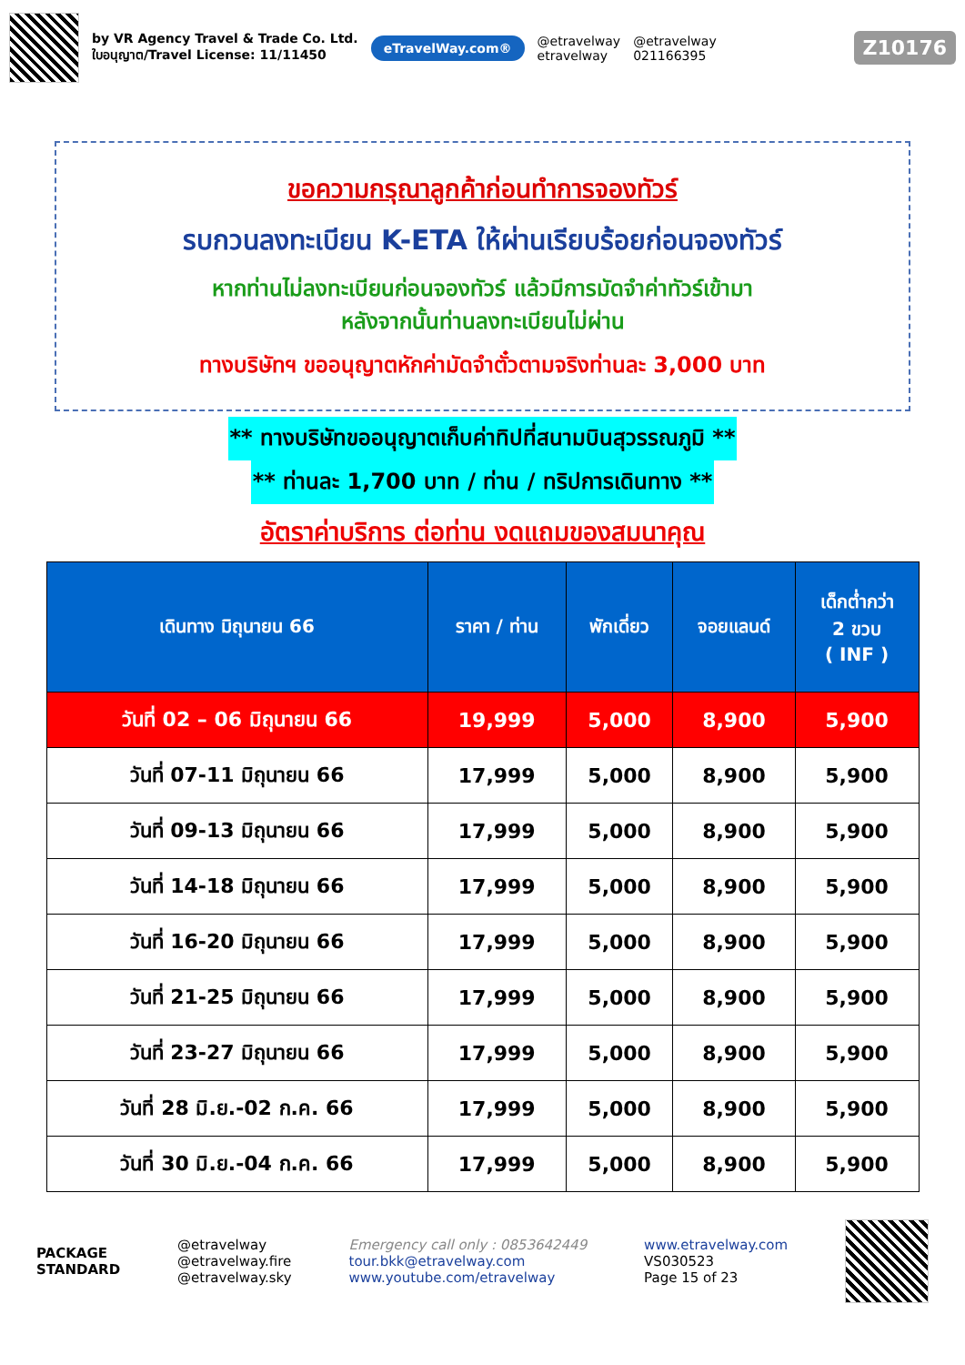by VR Agency Travel & Trade Co. Ltd.
ใบอนุญาต/Travel License: 11/11450
eTravelWay.com®
@etravelway
etravelway
@etravelway
021166395
Z10176
ขอความกรุณาลูกค้าก่อนทำการจองทัวร์
รบกวนลงทะเบียน K-ETA ให้ผ่านเรียบร้อยก่อนจองทัวร์
หากท่านไม่ลงทะเบียนก่อนจองทัวร์ แล้วมีการมัดจำค่าทัวร์เข้ามา
หลังจากนั้นท่านลงทะเบียนไม่ผ่าน
ทางบริษัทฯ ขออนุญาตหักค่ามัดจำตั๋วตามจริงท่านละ 3,000 บาท
** ทางบริษัทขออนุญาตเก็บค่าทิปที่สนามบินสุวรรณภูมิ **
** ท่านละ 1,700 บาท / ท่าน / ทริปการเดินทาง **
อัตราค่าบริการ ต่อท่าน งดแถมของสมนาคุณ
| เดินทาง มิถุนายน 66 | ราคา / ท่าน | พักเดี่ยว | จอยแลนด์ | เด็กต่ำกว่า 2 ขวบ ( INF ) |
| --- | --- | --- | --- | --- |
| วันที่ 02 – 06 มิถุนายน 66 | 19,999 | 5,000 | 8,900 | 5,900 |
| วันที่ 07-11 มิถุนายน 66 | 17,999 | 5,000 | 8,900 | 5,900 |
| วันที่ 09-13 มิถุนายน 66 | 17,999 | 5,000 | 8,900 | 5,900 |
| วันที่ 14-18 มิถุนายน 66 | 17,999 | 5,000 | 8,900 | 5,900 |
| วันที่ 16-20 มิถุนายน 66 | 17,999 | 5,000 | 8,900 | 5,900 |
| วันที่ 21-25 มิถุนายน 66 | 17,999 | 5,000 | 8,900 | 5,900 |
| วันที่ 23-27 มิถุนายน 66 | 17,999 | 5,000 | 8,900 | 5,900 |
| วันที่ 28 มิ.ย.-02 ก.ค. 66 | 17,999 | 5,000 | 8,900 | 5,900 |
| วันที่ 30 มิ.ย.-04 ก.ค. 66 | 17,999 | 5,000 | 8,900 | 5,900 |
PACKAGE
STANDARD
@etravelway
@etravelway.fire
@etravelway.sky
Emergency call only : 0853642449
tour.bkk@etravelway.com
www.youtube.com/etravelway
www.etravelway.com
VS030523
Page 15 of 23